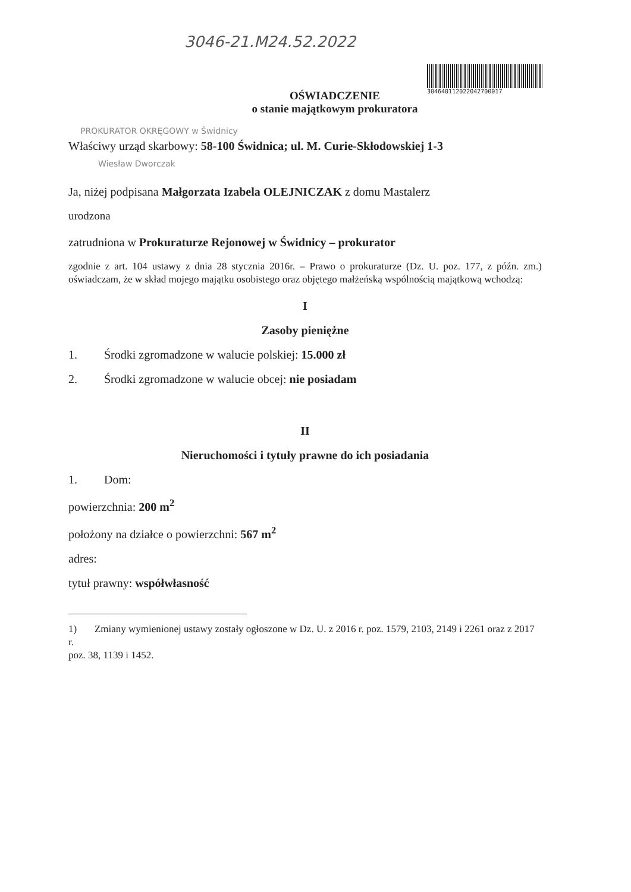3046-21.M24.52.2022
304640112022042700017
OŚWIADCZENIE
o stanie majątkowym prokuratora
PROKURATOR OKRĘGOWY w Świdnicy
Właściwy urząd skarbowy: 58-100 Świdnica; ul. M. Curie-Skłodowskiej 1-3
Wiesław Dworczak
Ja, niżej podpisana Małgorzata Izabela OLEJNICZAK z domu Mastalerz
urodzona
zatrudniona w Prokuraturze Rejonowej w Świdnicy – prokurator
zgodnie z art. 104 ustawy z dnia 28 stycznia 2016r. – Prawo o prokuraturze (Dz. U. poz. 177, z późn. zm.) oświadczam, że w skład mojego majątku osobistego oraz objętego małżeńską wspólnością majątkową wchodzą:
I
Zasoby pieniężne
1. Środki zgromadzone w walucie polskiej: 15.000 zł
2. Środki zgromadzone w walucie obcej: nie posiadam
II
Nieruchomości i tytuły prawne do ich posiadania
1. Dom:
powierzchnia: 200 m<sup>2</sup>
położony na działce o powierzchni: 567 m<sup>2</sup>
adres:
tytuł prawny: współwłasność
1) Zmiany wymienionej ustawy zostały ogłoszone w Dz. U. z 2016 r. poz. 1579, 2103, 2149 i 2261 oraz z 2017 r.
poz. 38, 1139 i 1452.